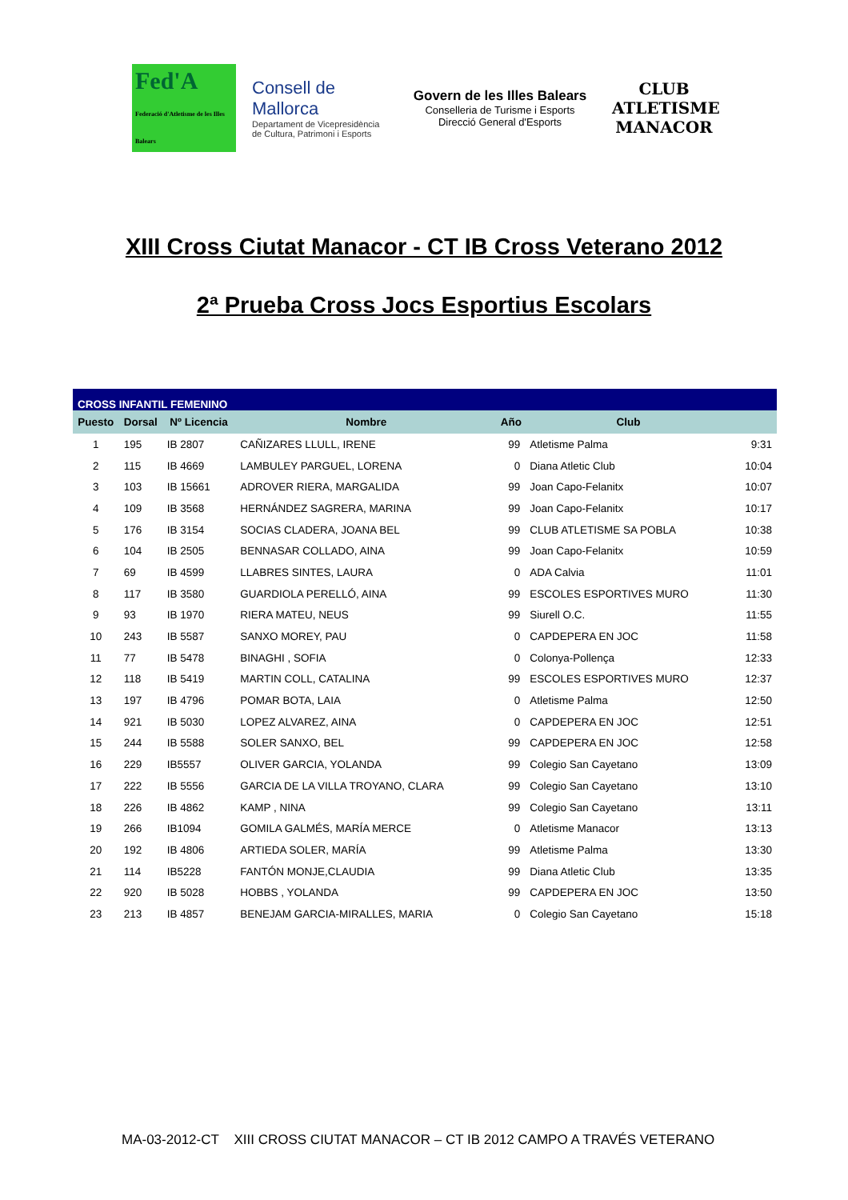Fed'A
Federació d'Atletisme de les Illes Balears
Consell de Mallorca
Departament de Vicepresidència de Cultura, Patrimoni i Esports
Govern de les Illes Balears
Conselleria de Turisme i Esports
Direcció General d'Esports
CLUB ATLETISME
MANACOR
XIII Cross Ciutat Manacor - CT IB Cross Veterano 2012
2ª Prueba Cross Jocs Esportius Escolars
| CROSS INFANTIL FEMENINO | | | | | | |
| Puesto | Dorsal | Nº Licencia | Nombre | Año | Club | |
| 1 | 195 | IB 2807 | CAÑIZARES LLULL, IRENE | 99 | Atletisme Palma | 9:31 |
| 2 | 115 | IB 4669 | LAMBULEY PARGUEL, LORENA | 0 | Diana Atletic Club | 10:04 |
| 3 | 103 | IB 15661 | ADROVER RIERA, MARGALIDA | 99 | Joan Capo-Felanitx | 10:07 |
| 4 | 109 | IB 3568 | HERNÁNDEZ SAGRERA, MARINA | 99 | Joan Capo-Felanitx | 10:17 |
| 5 | 176 | IB 3154 | SOCIAS CLADERA, JOANA BEL | 99 | CLUB ATLETISME SA POBLA | 10:38 |
| 6 | 104 | IB 2505 | BENNASAR COLLADO, AINA | 99 | Joan Capo-Felanitx | 10:59 |
| 7 | 69 | IB 4599 | LLABRES SINTES, LAURA | 0 | ADA Calvia | 11:01 |
| 8 | 117 | IB 3580 | GUARDIOLA PERELLÓ, AINA | 99 | ESCOLES ESPORTIVES MURO | 11:30 |
| 9 | 93 | IB 1970 | RIERA MATEU, NEUS | 99 | Siurell O.C. | 11:55 |
| 10 | 243 | IB 5587 | SANXO MOREY, PAU | 0 | CAPDEPERA EN JOC | 11:58 |
| 11 | 77 | IB 5478 | BINAGHI , SOFIA | 0 | Colonya-Pollença | 12:33 |
| 12 | 118 | IB 5419 | MARTIN COLL, CATALINA | 99 | ESCOLES ESPORTIVES MURO | 12:37 |
| 13 | 197 | IB 4796 | POMAR BOTA, LAIA | 0 | Atletisme Palma | 12:50 |
| 14 | 921 | IB 5030 | LOPEZ ALVAREZ, AINA | 0 | CAPDEPERA EN JOC | 12:51 |
| 15 | 244 | IB 5588 | SOLER SANXO, BEL | 99 | CAPDEPERA EN JOC | 12:58 |
| 16 | 229 | IB5557 | OLIVER GARCIA, YOLANDA | 99 | Colegio San Cayetano | 13:09 |
| 17 | 222 | IB 5556 | GARCIA DE LA VILLA TROYANO, CLARA | 99 | Colegio San Cayetano | 13:10 |
| 18 | 226 | IB 4862 | KAMP , NINA | 99 | Colegio San Cayetano | 13:11 |
| 19 | 266 | IB1094 | GOMILA GALMÉS, MARÍA MERCE | 0 | Atletisme Manacor | 13:13 |
| 20 | 192 | IB 4806 | ARTIEDA SOLER, MARÍA | 99 | Atletisme Palma | 13:30 |
| 21 | 114 | IB5228 | FANTÓN MONJE,CLAUDIA | 99 | Diana Atletic Club | 13:35 |
| 22 | 920 | IB 5028 | HOBBS , YOLANDA | 99 | CAPDEPERA EN JOC | 13:50 |
| 23 | 213 | IB 4857 | BENEJAM GARCIA-MIRALLES, MARIA | 0 | Colegio San Cayetano | 15:18 |
MA-03-2012-CT XIII CROSS CIUTAT MANACOR – CT IB 2012 CAMPO A TRAVÉS VETERANO